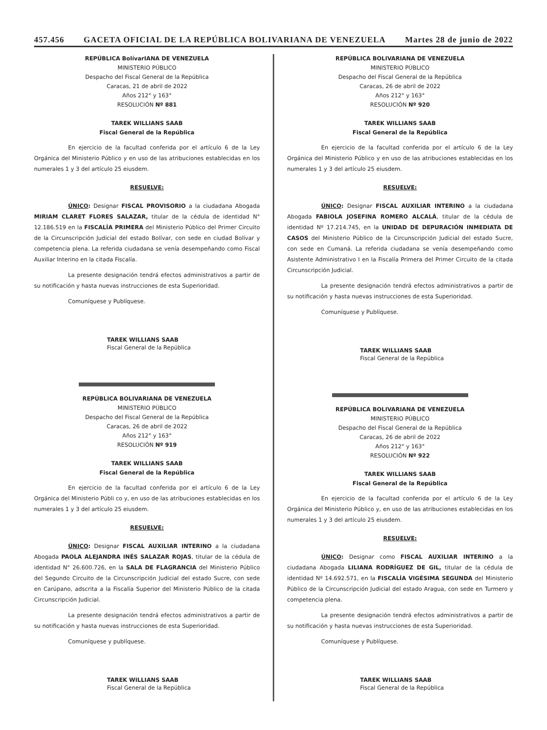457.456 GACETA OFICIAL DE LA REPÚBLICA BOLIVARIANA DE VENEZUELA Martes 28 de junio de 2022
REPÚBLICA BolívarIANA DE VENEZUELA
MINISTERIO PÚBLICO
Despacho del Fiscal General de la República
Caracas, 21 de abril de 2022
Años 212° y 163°
RESOLUCIÓN Nº 881
TAREK WILLIANS SAAB
Fiscal General de la República
En ejercicio de la facultad conferida por el artículo 6 de la Ley Orgánica del Ministerio Público y en uso de las atribuciones establecidas en los numerales 1 y 3 del artículo 25 eiusdem.
RESUELVE:
ÚNICO: Designar FISCAL PROVISORIO a la ciudadana Abogada MIRIAM CLARET FLORES SALAZAR, titular de la cédula de identidad N° 12.186.519 en la FISCALÍA PRIMERA del Ministerio Público del Primer Circuito de la Circunscripción Judicial del estado Bolívar, con sede en ciudad Bolívar y competencia plena. La referida ciudadana se venía desempeñando como Fiscal Auxiliar Interino en la citada Fiscalía.
La presente designación tendrá efectos administrativos a partir de su notificación y hasta nuevas instrucciones de esta Superioridad.
Comuníquese y Publíquese.
TAREK WILLIANS SAAB
Fiscal General de la República
REPÚBLICA BOLIVARIANA DE VENEZUELA
MINISTERIO PÚBLICO
Despacho del Fiscal General de la República
Caracas, 26 de abril de 2022
Años 212° y 163°
RESOLUCIÓN Nº 919
TAREK WILLIANS SAAB
Fiscal General de la República
En ejercicio de la facultad conferida por el artículo 6 de la Ley Orgánica del Ministerio Públi co y, en uso de las atribuciones establecidas en los numerales 1 y 3 del artículo 25 eiusdem.
RESUELVE:
ÚNICO: Designar FISCAL AUXILIAR INTERINO a la ciudadana Abogada PAOLA ALEJANDRA INÉS SALAZAR ROJAS, titular de la cédula de identidad N° 26.600.726, en la SALA DE FLAGRANCIA del Ministerio Público del Segundo Circuito de la Circunscripción Judicial del estado Sucre, con sede en Carúpano, adscrita a la Fiscalía Superior del Ministerio Público de la citada Circunscripción Judicial.
La presente designación tendrá efectos administrativos a partir de su notificación y hasta nuevas instrucciones de esta Superioridad.
Comuníquese y publíquese.
TAREK WILLIANS SAAB
Fiscal General de la República
REPÚBLICA BOLIVARIANA DE VENEZUELA
MINISTERIO PÚBLICO
Despacho del Fiscal General de la República
Caracas, 26 de abril de 2022
Años 212° y 163°
RESOLUCIÓN Nº 920
TAREK WILLIANS SAAB
Fiscal General de la República
En ejercicio de la facultad conferida por el artículo 6 de la Ley Orgánica del Ministerio Público y en uso de las atribuciones establecidas en los numerales 1 y 3 del artículo 25 eiusdem.
RESUELVE:
ÚNICO: Designar FISCAL AUXILIAR INTERINO a la ciudadana Abogada FABIOLA JOSEFINA ROMERO ALCALÁ, titular de la cédula de identidad Nº 17.214.745, en la UNIDAD DE DEPURACIÓN INMEDIATA DE CASOS del Ministerio Público de la Circunscripción Judicial del estado Sucre, con sede en Cumaná. La referida ciudadana se venía desempeñando como Asistente Administrativo I en la Fiscalía Primera del Primer Circuito de la citada Circunscripción Judicial.
La presente designación tendrá efectos administrativos a partir de su notificación y hasta nuevas instrucciones de esta Superioridad.
Comuníquese y Publíquese.
TAREK WILLIANS SAAB
Fiscal General de la República
REPÚBLICA BOLIVARIANA DE VENEZUELA
MINISTERIO PÚBLICO
Despacho del Fiscal General de la República
Caracas, 26 de abril de 2022
Años 212° y 163°
RESOLUCIÓN Nº 922
TAREK WILLIANS SAAB
Fiscal General de la República
En ejercicio de la facultad conferida por el artículo 6 de la Ley Orgánica del Ministerio Público y, en uso de las atribuciones establecidas en los numerales 1 y 3 del artículo 25 eiusdem.
RESUELVE:
ÚNICO: Designar como FISCAL AUXILIAR INTERINO a la ciudadana Abogada LILIANA RODRÍGUEZ DE GIL, titular de la cédula de identidad Nº 14.692.571, en la FISCALÍA VIGÉSIMA SEGUNDA del Ministerio Público de la Circunscripción Judicial del estado Aragua, con sede en Turmero y competencia plena.
La presente designación tendrá efectos administrativos a partir de su notificación y hasta nuevas instrucciones de esta Superioridad.
Comuníquese y Publíquese.
TAREK WILLIANS SAAB
Fiscal General de la República